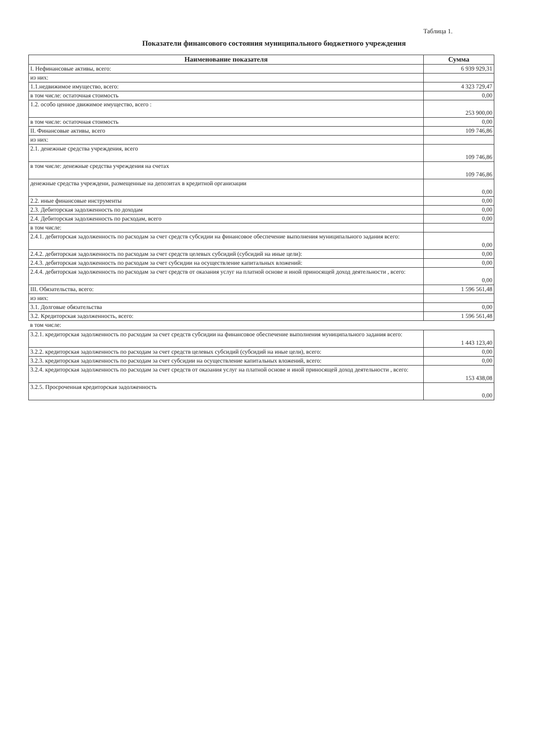Таблица 1.
Показатели финансового состояния муниципального бюджетного учреждения
| Наименование показателя | Сумма |
| --- | --- |
| I. Нефинансовые активы, всего: | 6 939 929,31 |
| из них: | |
| 1.1.недвижимое имущество, всего: | 4 323 729,47 |
| в том числе: остаточная стоимость | 0,00 |
| 1.2. особо ценное движимое имущество, всего : | 253 900,00 |
| в том числе: остаточная стоимость | 0,00 |
| II. Финансовые активы, всего | 109 746,86 |
| из них: | |
| 2.1. денежные средства учреждения, всего | 109 746,86 |
| в том числе: денежные средства учреждения на счетах | 109 746,86 |
| денежные средства учреждени, размещенные на депозитах в кредитной организации | 0,00 |
| 2.2. иные финансовые инструменты | 0,00 |
| 2.3. Дебиторская задолженность по доходам | 0,00 |
| 2.4. Дебиторская задолженность по расходам, всего | 0,00 |
| в том числе: | |
| 2.4.1. дебиторская задолженность по расходам за счет средств субсидии на финансовое обеспечение выполнения муниципального задания всего: | 0,00 |
| 2.4.2. дебиторская задолженность по расходам за счет средств целевых субсидий (субсидий на иные цели): | 0,00 |
| 2.4.3. дебиторская задолженность по расходам за счет субсидии на осуществление капитальных вложений: | 0,00 |
| 2.4.4. дебиторская задолженность по расходам за счет средств от оказания услуг на платной основе и иной приносящей доход деятельности , всего: | 0,00 |
| III. Обязательства, всего: | 1 596 561,48 |
| из них: | |
| 3.1. Долговые обязательства | 0,00 |
| 3.2. Кредиторская задолженность, всего: | 1 596 561,48 |
| в том числе: | |
| 3.2.1. кредиторская задолженность по расходам за счет средств субсидии на финансовое обеспечение выполнения муниципального задания всего: | 1 443 123,40 |
| 3.2.2. кредиторская задолженность по расходам за счет средств целевых субсидий (субсидий на иные цели), всего: | 0,00 |
| 3.2.3. кредиторская задолженность по расходам за счет субсидии на осуществление капитальных вложений, всего: | 0,00 |
| 3.2.4. кредиторская задолженность по расходам за счет средств от оказания услуг на платной основе и иной приносящей доход деятельности , всего: | 153 438,08 |
| 3.2.5. Просроченная кредиторская задолженность | 0,00 |